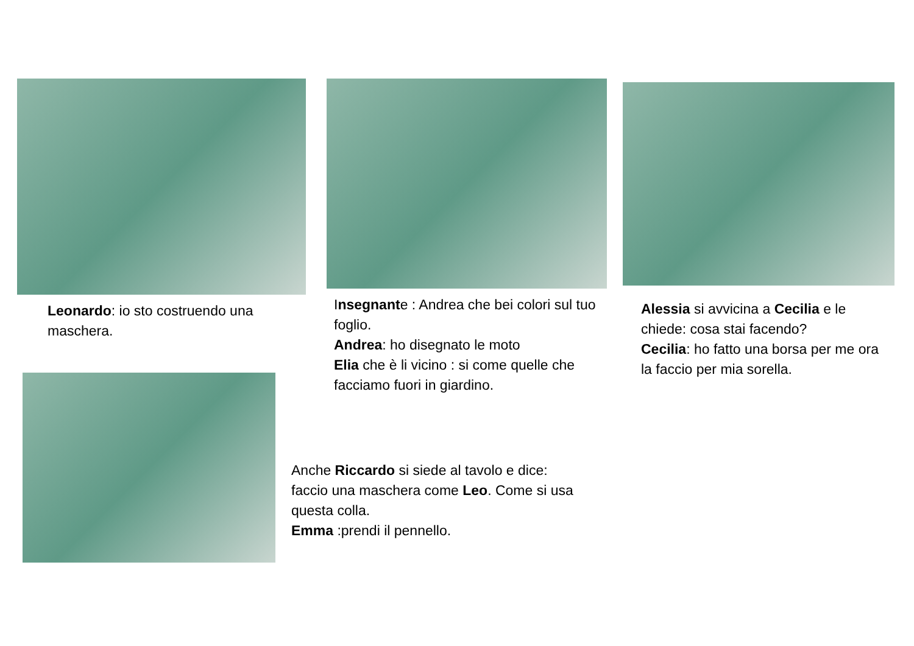Leonardo: io sto costruendo una maschera.
Insegnante : Andrea che bei colori sul tuo foglio.
Andrea: ho disegnato le moto
Elia che è li vicino : si come quelle che facciamo fuori in giardino.
Alessia si avvicina a Cecilia e le chiede: cosa stai facendo?
Cecilia: ho fatto una borsa per me ora la faccio per mia sorella.
Anche Riccardo si siede al tavolo e dice: faccio una maschera come Leo. Come si usa questa colla.
Emma :prendi il pennello.